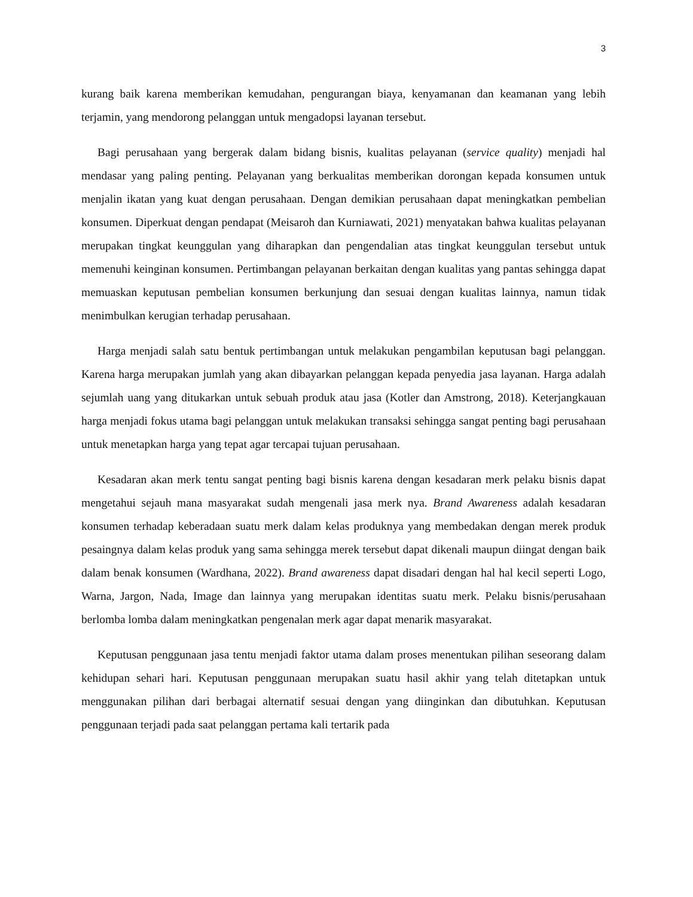3
kurang baik karena memberikan kemudahan, pengurangan biaya, kenyamanan dan keamanan yang lebih terjamin, yang mendorong pelanggan untuk mengadopsi layanan tersebut.
Bagi perusahaan yang bergerak dalam bidang bisnis, kualitas pelayanan (service quality) menjadi hal mendasar yang paling penting. Pelayanan yang berkualitas memberikan dorongan kepada konsumen untuk menjalin ikatan yang kuat dengan perusahaan. Dengan demikian perusahaan dapat meningkatkan pembelian konsumen. Diperkuat dengan pendapat (Meisaroh dan Kurniawati, 2021) menyatakan bahwa kualitas pelayanan merupakan tingkat keunggulan yang diharapkan dan pengendalian atas tingkat keunggulan tersebut untuk memenuhi keinginan konsumen. Pertimbangan pelayanan berkaitan dengan kualitas yang pantas sehingga dapat memuaskan keputusan pembelian konsumen berkunjung dan sesuai dengan kualitas lainnya, namun tidak menimbulkan kerugian terhadap perusahaan.
Harga menjadi salah satu bentuk pertimbangan untuk melakukan pengambilan keputusan bagi pelanggan. Karena harga merupakan jumlah yang akan dibayarkan pelanggan kepada penyedia jasa layanan. Harga adalah sejumlah uang yang ditukarkan untuk sebuah produk atau jasa (Kotler dan Amstrong, 2018). Keterjangkauan harga menjadi fokus utama bagi pelanggan untuk melakukan transaksi sehingga sangat penting bagi perusahaan untuk menetapkan harga yang tepat agar tercapai tujuan perusahaan.
Kesadaran akan merk tentu sangat penting bagi bisnis karena dengan kesadaran merk pelaku bisnis dapat mengetahui sejauh mana masyarakat sudah mengenali jasa merk nya. Brand Awareness adalah kesadaran konsumen terhadap keberadaan suatu merk dalam kelas produknya yang membedakan dengan merek produk pesaingnya dalam kelas produk yang sama sehingga merek tersebut dapat dikenali maupun diingat dengan baik dalam benak konsumen (Wardhana, 2022). Brand awareness dapat disadari dengan hal hal kecil seperti Logo, Warna, Jargon, Nada, Image dan lainnya yang merupakan identitas suatu merk. Pelaku bisnis/perusahaan berlomba lomba dalam meningkatkan pengenalan merk agar dapat menarik masyarakat.
Keputusan penggunaan jasa tentu menjadi faktor utama dalam proses menentukan pilihan seseorang dalam kehidupan sehari hari. Keputusan penggunaan merupakan suatu hasil akhir yang telah ditetapkan untuk menggunakan pilihan dari berbagai alternatif sesuai dengan yang diinginkan dan dibutuhkan. Keputusan penggunaan terjadi pada saat pelanggan pertama kali tertarik pada